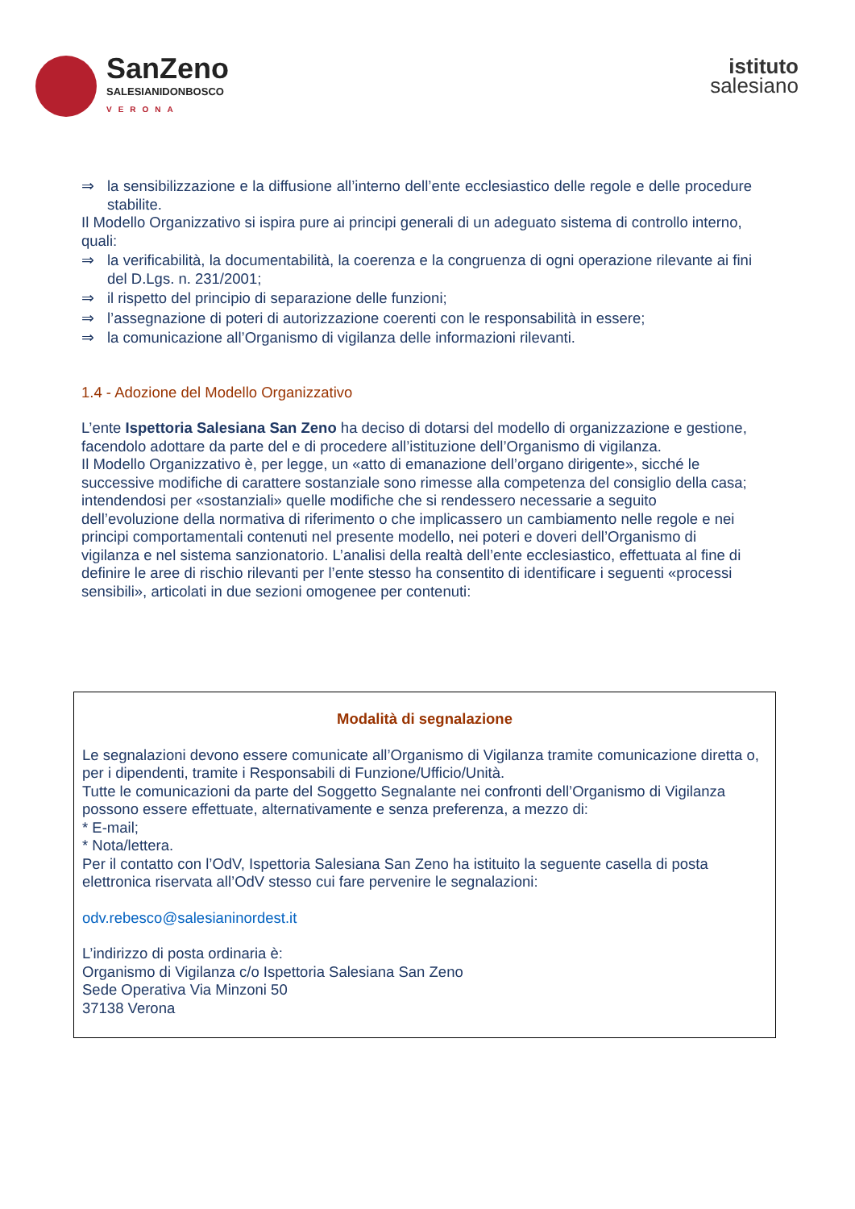SanZeno
SALESIANIDONBOSCO
VERONA
istituto
salesiano
⇒ la sensibilizzazione e la diffusione all’interno dell’ente ecclesiastico delle regole e delle procedure stabilite.
Il Modello Organizzativo si ispira pure ai principi generali di un adeguato sistema di controllo interno, quali:
⇒ la verificabilità, la documentabilità, la coerenza e la congruenza di ogni operazione rilevante ai fini del D.Lgs. n. 231/2001;
⇒ il rispetto del principio di separazione delle funzioni;
⇒ l’assegnazione di poteri di autorizzazione coerenti con le responsabilità in essere;
⇒ la comunicazione all’Organismo di vigilanza delle informazioni rilevanti.
1.4 - Adozione del Modello Organizzativo
L’ente Ispettoria Salesiana San Zeno ha deciso di dotarsi del modello di organizzazione e gestione, facendolo adottare da parte del e di procedere all’istituzione dell’Organismo di vigilanza.
Il Modello Organizzativo è, per legge, un «atto di emanazione dell’organo dirigente», sicché le successive modifiche di carattere sostanziale sono rimesse alla competenza del consiglio della casa; intendendosi per «sostanziali» quelle modifiche che si rendessero necessarie a seguito dell’evoluzione della normativa di riferimento o che implicassero un cambiamento nelle regole e nei principi comportamentali contenuti nel presente modello, nei poteri e doveri dell’Organismo di vigilanza e nel sistema sanzionatorio. L’analisi della realtà dell’ente ecclesiastico, effettuata al fine di definire le aree di rischio rilevanti per l’ente stesso ha consentito di identificare i seguenti «processi sensibili», articolati in due sezioni omogenee per contenuti:
Modalità di segnalazione
Le segnalazioni devono essere comunicate all’Organismo di Vigilanza tramite comunicazione diretta o, per i dipendenti, tramite i Responsabili di Funzione/Ufficio/Unità.
Tutte le comunicazioni da parte del Soggetto Segnalante nei confronti dell’Organismo di Vigilanza possono essere effettuate, alternativamente e senza preferenza, a mezzo di:
* E-mail;
* Nota/lettera.
Per il contatto con l’OdV, Ispettoria Salesiana San Zeno ha istituito la seguente casella di posta elettronica riservata all’OdV stesso cui fare pervenire le segnalazioni:
odv.rebesco@salesianinordest.it
L’indirizzo di posta ordinaria è:
Organismo di Vigilanza c/o Ispettoria Salesiana San Zeno
Sede Operativa Via Minzoni 50
37138 Verona